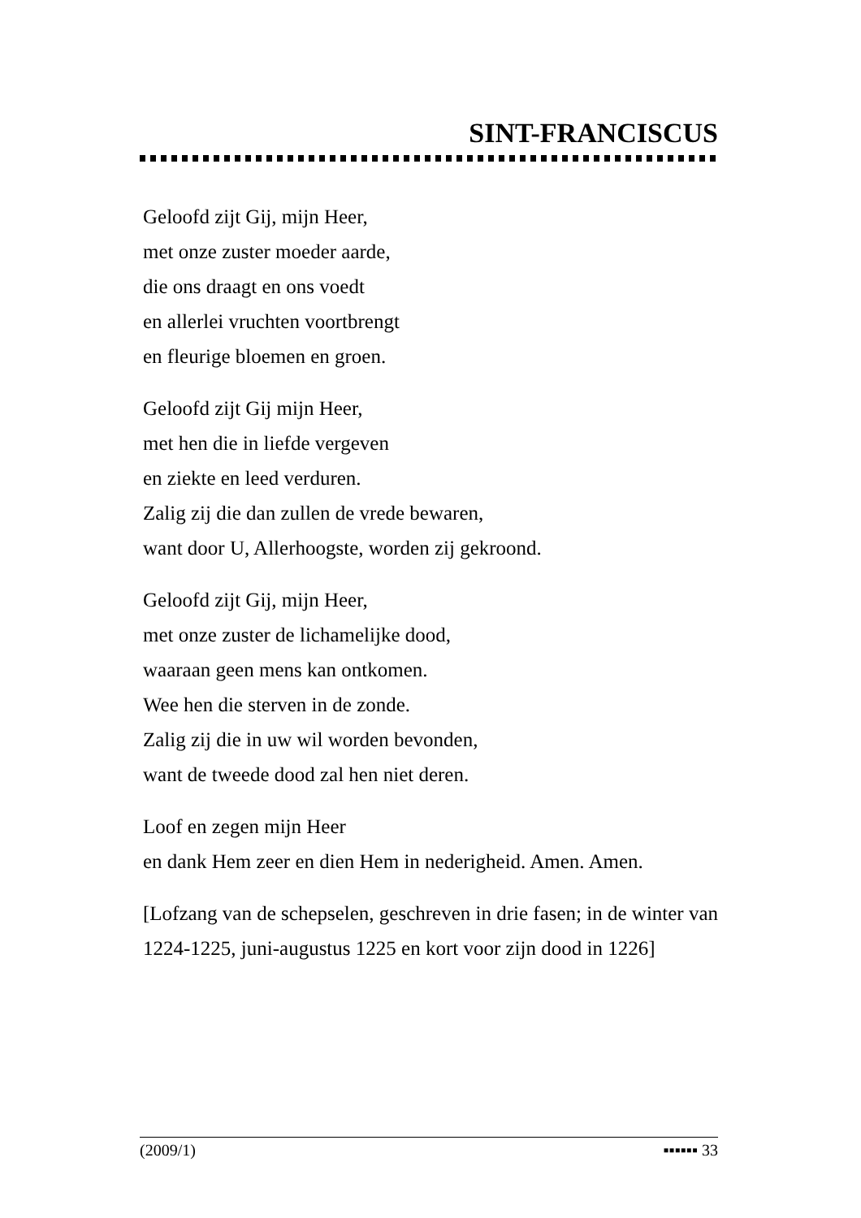SINT-FRANCISCUS
Geloofd zijt Gij, mijn Heer,
met onze zuster moeder aarde,
die ons draagt en ons voedt
en allerlei vruchten voortbrengt
en fleurige bloemen en groen.
Geloofd zijt Gij mijn Heer,
met hen die in liefde vergeven
en ziekte en leed verduren.
Zalig zij die dan zullen de vrede bewaren,
want door U, Allerhoogste, worden zij gekroond.
Geloofd zijt Gij, mijn Heer,
met onze zuster de lichamelijke dood,
waaraan geen mens kan ontkomen.
Wee hen die sterven in de zonde.
Zalig zij die in uw wil worden bevonden,
want de tweede dood zal hen niet deren.
Loof en zegen mijn Heer
en dank Hem zeer en dien Hem in nederigheid. Amen. Amen.
[Lofzang van de schepselen, geschreven in drie fasen; in de winter van 1224-1225, juni-augustus 1225 en kort voor zijn dood in 1226]
(2009/1) ▪▪▪▪▪▪ 33